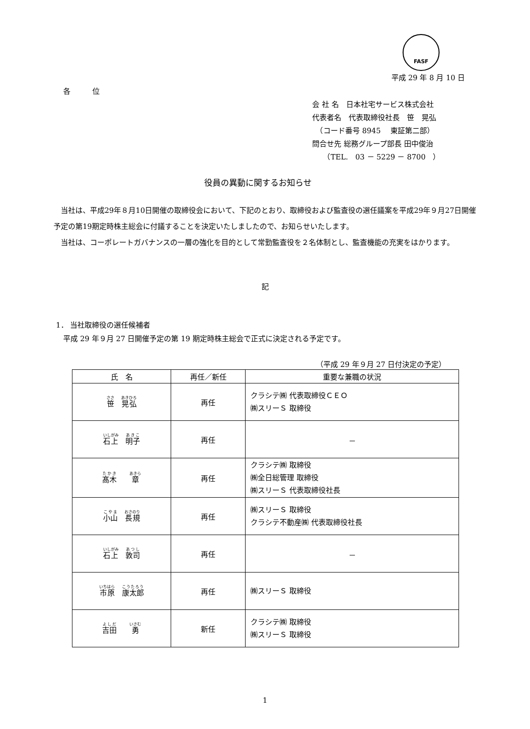FASF
平成 29 年 8 月 10 日
各　　　位
会 社 名　日本社宅サービス株式会社
代表者名　代表取締役社長　笹　晃弘
　（コード番号 8945　 東証第二部）
問合せ先 総務グループ部長 田中俊治
　　（TEL.　03 － 5229 － 8700　）
役員の異動に関するお知らせ
　当社は、平成29年８月10日開催の取締役会において、下記のとおり、取締役および監査役の選任議案を平成29年９月27日開催予定の第19期定時株主総会に付議することを決定いたしましたので、お知らせいたします。
　当社は、コーポレートガバナンスの一層の強化を目的として常勤監査役を２名体制とし、監査機能の充実をはかります。
記
1． 当社取締役の選任候補者
　平成 29 年９月 27 日開催予定の第 19 期定時株主総会で正式に決定される予定です。
（平成 29 年９月 27 日付決定の予定）
| 氏 名 | 再任／新任 | 重要な兼職の状況 |
| --- | --- | --- |
| 笹 晃弘 | 再任 | クラシテ㈱ 代表取締役ＣＥＯ ㈱スリーＳ 取締役 |
| 石上 明子 | 再任 | － |
| 髙木 章 | 再任 | クラシテ㈱ 取締役 ㈱全日総管理 取締役 ㈱スリーＳ 代表取締役社長 |
| 小山 長規 | 再任 | ㈱スリーＳ 取締役 クラシテ不動産㈱ 代表取締役社長 |
| 石上 敦司 | 再任 | － |
| 市原 康太郎 | 再任 | ㈱スリーＳ 取締役 |
| 吉田 勇 | 新任 | クラシテ㈱ 取締役 ㈱スリーＳ 取締役 |
1